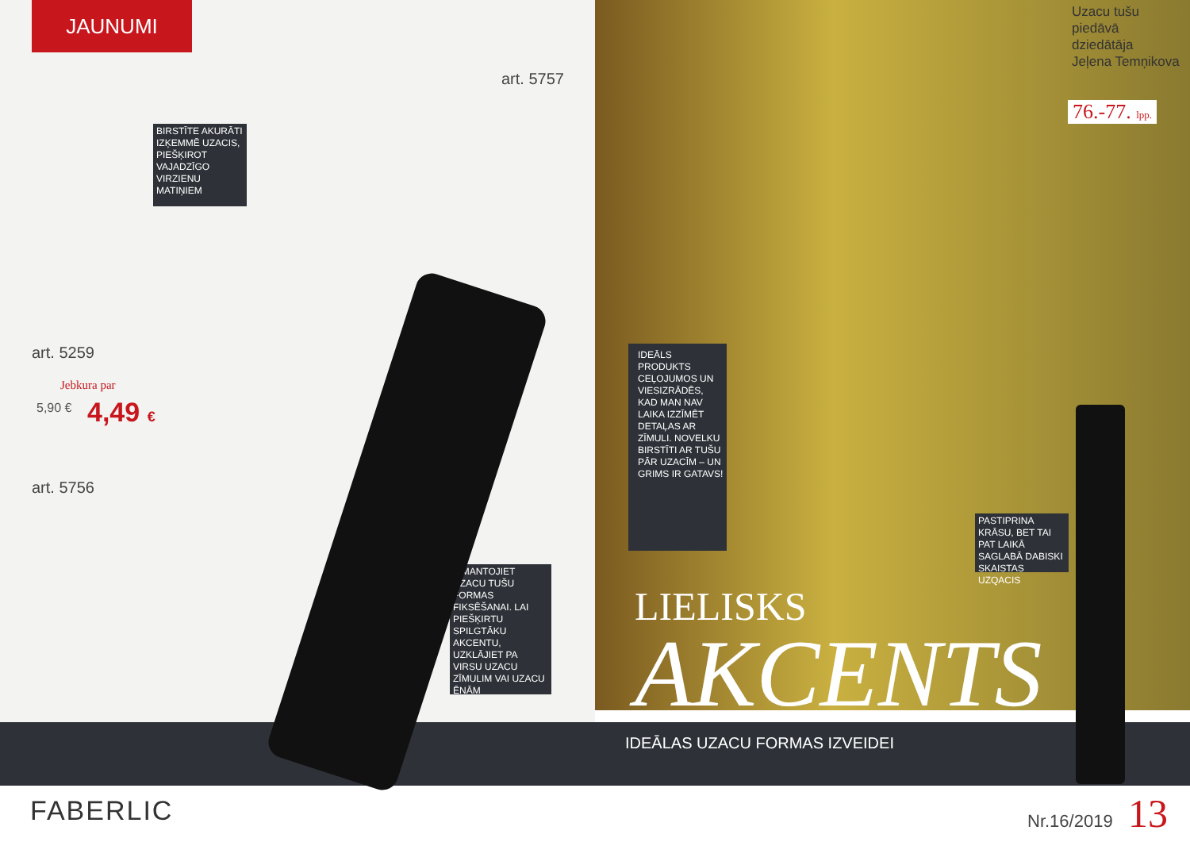JAUNUMI
art. 5757
BIRSTĪTE AKURĀTI IZĶEMMĒ UZACIS, PIEŠĶIROT VAJADZĪGO VIRZIENU MATIŅIEM
art. 5259
Jebkura par
5,90 € 4,49 €
art. 5756
IZMANTOJIET UZACU TUŠU FORMAS FIKSĒŠANAI. LAI PIEŠĶIRTU SPILGTĀKU AKCENTU, UZKLĀJIET PA VIRSU UZACU ZĪMULIM VAI UZACU ĒNĀM
Uzacu tušu
piedāvā
dziedātāja
Jeļena Temņikova
76.-77. lpp.
IDEĀLS PRODUKTS CEĻOJUMOS UN VIESIZRĀDĒS, KAD MAN NAV LAIKA IZZĪMĒT DETAĻAS AR ZĪMULI. NOVELKU BIRSTĪTI AR TUŠU PĀR UZACĪM – UN GRIMS IR GATAVS!
PASTIPRINA KRĀSU, BET TAI PAT LAIKĀ SAGLABĀ DABISKI SKAISTAS UZQACIS
LIELISKS
AKCENTS
IDEĀLAS UZACU FORMAS IZVEIDEI
FABERLIC Nr.16/2019 13